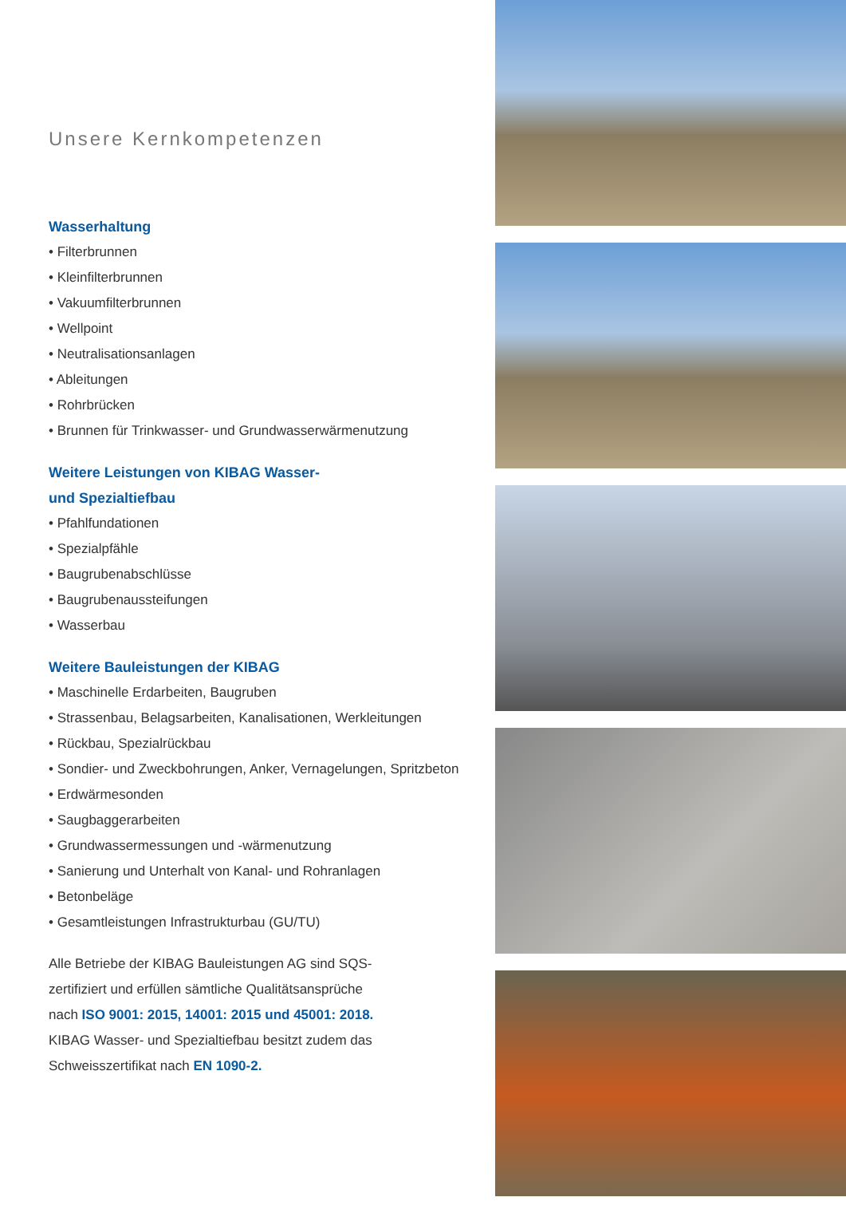Unsere Kernkompetenzen
Wasserhaltung
• Filterbrunnen
• Kleinfilterbrunnen
• Vakuumfilterbrunnen
• Wellpoint
• Neutralisationsanlagen
• Ableitungen
• Rohrbrücken
• Brunnen für Trinkwasser- und Grundwasserwärmenutzung
Weitere Leistungen von KIBAG Wasser-
und Spezialtiefbau
• Pfahlfundationen
• Spezialpfähle
• Baugrubenabschlüsse
• Baugrubenaussteifungen
• Wasserbau
Weitere Bauleistungen der KIBAG
• Maschinelle Erdarbeiten, Baugruben
• Strassenbau, Belagsarbeiten, Kanalisationen, Werkleitungen
• Rückbau, Spezialrückbau
• Sondier- und Zweckbohrungen, Anker, Vernagelungen, Spritzbeton
• Erdwärmesonden
• Saugbaggerarbeiten
• Grundwassermessungen und -wärmenutzung
• Sanierung und Unterhalt von Kanal- und Rohranlagen
• Betonbeläge
• Gesamtleistungen Infrastrukturbau (GU/TU)
Alle Betriebe der KIBAG Bauleistungen AG sind SQS-
zertifiziert und erfüllen sämtliche Qualitätsansprüche
nach ISO 9001: 2015, 14001: 2015 und 45001: 2018.
KIBAG Wasser- und Spezialtiefbau besitzt zudem das
Schweisszertifikat nach EN 1090-2.